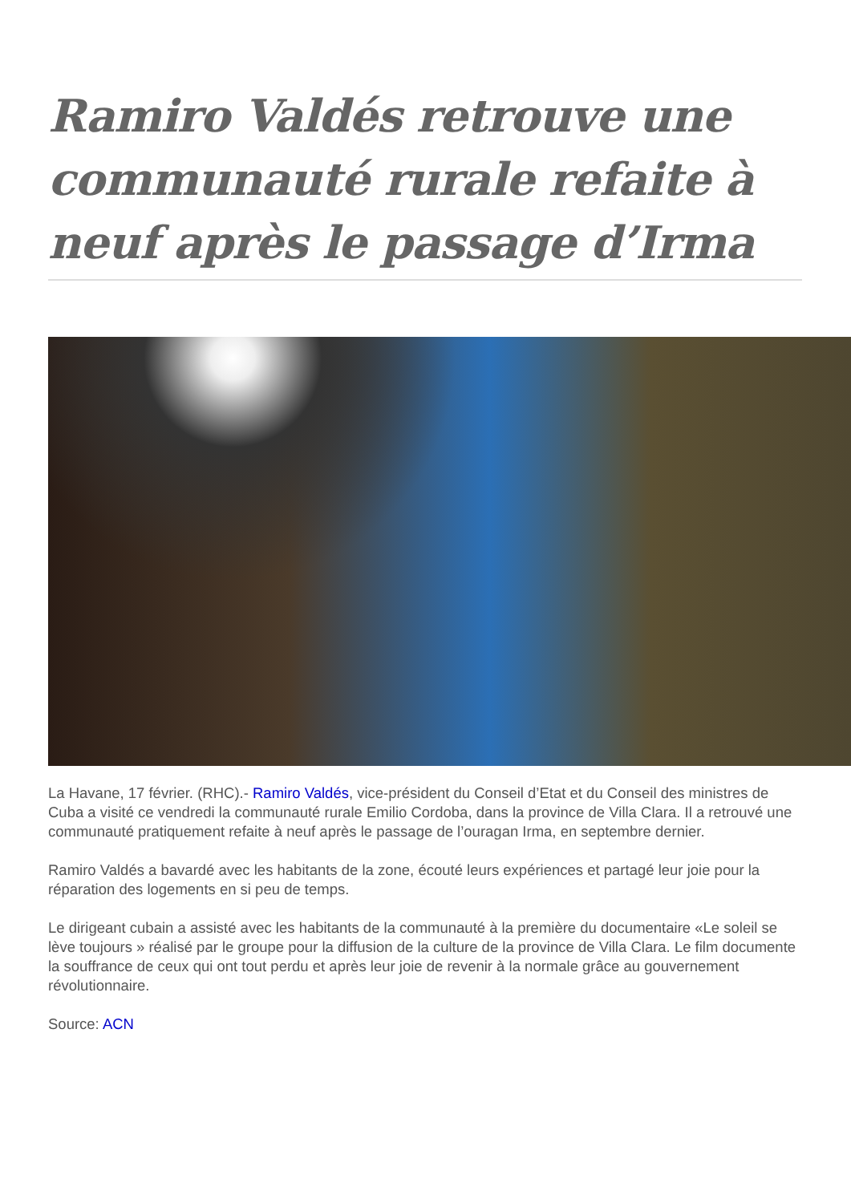Ramiro Valdés retrouve une communauté rurale refaite à neuf après le passage d’Irma
La Havane, 17 février. (RHC).- Ramiro Valdés, vice-président du Conseil d’Etat et du Conseil des ministres de Cuba a visité ce vendredi la communauté rurale Emilio Cordoba, dans la province de Villa Clara. Il a retrouvé une communauté pratiquement refaite à neuf après le passage de l’ouragan Irma, en septembre dernier.
Ramiro Valdés a bavardé avec les habitants de la zone, écouté leurs expériences et partagé leur joie pour la réparation des logements en si peu de temps.
Le dirigeant cubain a assisté avec les habitants de la communauté à la première du documentaire «Le soleil se lève toujours » réalisé par le groupe pour la diffusion de la culture de la province de Villa Clara. Le film documente la souffrance de ceux qui ont tout perdu et après leur joie de revenir à la normale grâce au gouvernement révolutionnaire.
Source: ACN